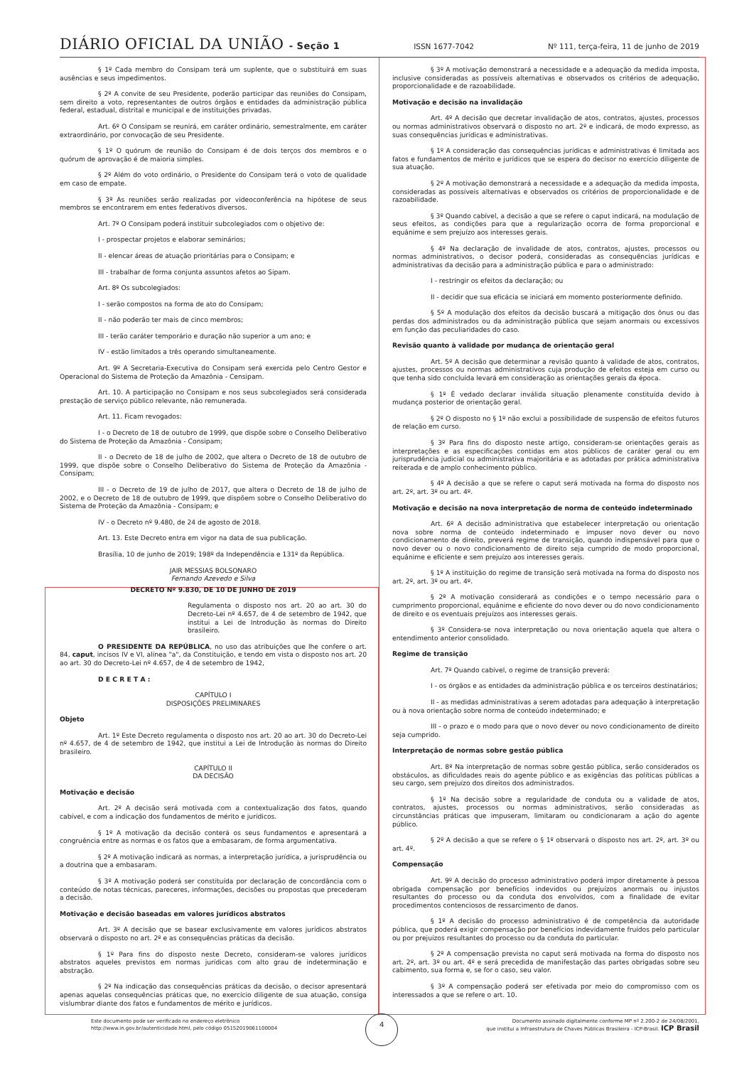DIÁRIO OFICIAL DA UNIÃO - Seção 1
ISSN 1677-7042 Nº 111, terça-feira, 11 de junho de 2019
§ 1º Cada membro do Consipam terá um suplente, que o substituirá em suas ausências e seus impedimentos.
§ 2º A convite de seu Presidente, poderão participar das reuniões do Consipam, sem direito a voto, representantes de outros órgãos e entidades da administração pública federal, estadual, distrital e municipal e de instituições privadas.
Art. 6º O Consipam se reunirá, em caráter ordinário, semestralmente, em caráter extraordinário, por convocação de seu Presidente.
§ 1º O quórum de reunião do Consipam é de dois terços dos membros e o quórum de aprovação é de maioria simples.
§ 2º Além do voto ordinário, o Presidente do Consipam terá o voto de qualidade em caso de empate.
§ 3º As reuniões serão realizadas por videoconferência na hipótese de seus membros se encontrarem em entes federativos diversos.
Art. 7º O Consipam poderá instituir subcolegiados com o objetivo de:
I - prospectar projetos e elaborar seminários;
II - elencar áreas de atuação prioritárias para o Consipam; e
III - trabalhar de forma conjunta assuntos afetos ao Sipam.
Art. 8º Os subcolegiados:
I - serão compostos na forma de ato do Consipam;
II - não poderão ter mais de cinco membros;
III - terão caráter temporário e duração não superior a um ano; e
IV - estão limitados a três operando simultaneamente.
Art. 9º A Secretaria-Executiva do Consipam será exercida pelo Centro Gestor e Operacional do Sistema de Proteção da Amazônia - Censipam.
Art. 10. A participação no Consipam e nos seus subcolegiados será considerada prestação de serviço público relevante, não remunerada.
Art. 11. Ficam revogados:
I - o Decreto de 18 de outubro de 1999, que dispõe sobre o Conselho Deliberativo do Sistema de Proteção da Amazônia - Consipam;
II - o Decreto de 18 de julho de 2002, que altera o Decreto de 18 de outubro de 1999, que dispõe sobre o Conselho Deliberativo do Sistema de Proteção da Amazônia - Consipam;
III - o Decreto de 19 de julho de 2017, que altera o Decreto de 18 de julho de 2002, e o Decreto de 18 de outubro de 1999, que dispõem sobre o Conselho Deliberativo do Sistema de Proteção da Amazônia - Consipam; e
IV - o Decreto nº 9.480, de 24 de agosto de 2018.
Art. 13. Este Decreto entra em vigor na data de sua publicação.
Brasília, 10 de junho de 2019; 198º da Independência e 131º da República.
JAIR MESSIAS BOLSONARO
Fernando Azevedo e Silva
DECRETO Nº 9.830, DE 10 DE JUNHO DE 2019
Regulamenta o disposto nos art. 20 ao art. 30 do Decreto-Lei nº 4.657, de 4 de setembro de 1942, que institui a Lei de Introdução às normas do Direito brasileiro.
O PRESIDENTE DA REPÚBLICA, no uso das atribuições que lhe confere o art. 84, caput, incisos IV e VI, alínea "a", da Constituição, e tendo em vista o disposto nos art. 20 ao art. 30 do Decreto-Lei nº 4.657, de 4 de setembro de 1942,
D E C R E T A :
CAPÍTULO I
DISPOSIÇÕES PRELIMINARES
Objeto
Art. 1º Este Decreto regulamenta o disposto nos art. 20 ao art. 30 do Decreto-Lei nº 4.657, de 4 de setembro de 1942, que institui a Lei de Introdução às normas do Direito brasileiro.
CAPÍTULO II
DA DECISÃO
Motivação e decisão
Art. 2º A decisão será motivada com a contextualização dos fatos, quando cabível, e com a indicação dos fundamentos de mérito e jurídicos.
§ 1º A motivação da decisão conterá os seus fundamentos e apresentará a congruência entre as normas e os fatos que a embasaram, de forma argumentativa.
§ 2º A motivação indicará as normas, a interpretação jurídica, a jurisprudência ou a doutrina que a embasaram.
§ 3º A motivação poderá ser constituída por declaração de concordância com o conteúdo de notas técnicas, pareceres, informações, decisões ou propostas que precederam a decisão.
Motivação e decisão baseadas em valores jurídicos abstratos
Art. 3º A decisão que se basear exclusivamente em valores jurídicos abstratos observará o disposto no art. 2º e as consequências práticas da decisão.
§ 1º Para fins do disposto neste Decreto, consideram-se valores jurídicos abstratos aqueles previstos em normas jurídicas com alto grau de indeterminação e abstração.
§ 2º Na indicação das consequências práticas da decisão, o decisor apresentará apenas aquelas consequências práticas que, no exercício diligente de sua atuação, consiga vislumbrar diante dos fatos e fundamentos de mérito e jurídicos.
§ 3º A motivação demonstrará a necessidade e a adequação da medida imposta, inclusive consideradas as possíveis alternativas e observados os critérios de adequação, proporcionalidade e de razoabilidade.
Motivação e decisão na invalidação
Art. 4º A decisão que decretar invalidação de atos, contratos, ajustes, processos ou normas administrativos observará o disposto no art. 2º e indicará, de modo expresso, as suas consequências jurídicas e administrativas.
§ 1º A consideração das consequências jurídicas e administrativas é limitada aos fatos e fundamentos de mérito e jurídicos que se espera do decisor no exercício diligente de sua atuação.
§ 2º A motivação demonstrará a necessidade e a adequação da medida imposta, consideradas as possíveis alternativas e observados os critérios de proporcionalidade e de razoabilidade.
§ 3º Quando cabível, a decisão a que se refere o caput indicará, na modulação de seus efeitos, as condições para que a regularização ocorra de forma proporcional e equânime e sem prejuízo aos interesses gerais.
§ 4º Na declaração de invalidade de atos, contratos, ajustes, processos ou normas administrativos, o decisor poderá, consideradas as consequências jurídicas e administrativas da decisão para a administração pública e para o administrado:
I - restringir os efeitos da declaração; ou
II - decidir que sua eficácia se iniciará em momento posteriormente definido.
§ 5º A modulação dos efeitos da decisão buscará a mitigação dos ônus ou das perdas dos administrados ou da administração pública que sejam anormais ou excessivos em função das peculiaridades do caso.
Revisão quanto à validade por mudança de orientação geral
Art. 5º A decisão que determinar a revisão quanto à validade de atos, contratos, ajustes, processos ou normas administrativos cuja produção de efeitos esteja em curso ou que tenha sido concluída levará em consideração as orientações gerais da época.
§ 1º É vedado declarar inválida situação plenamente constituída devido à mudança posterior de orientação geral.
§ 2º O disposto no § 1º não exclui a possibilidade de suspensão de efeitos futuros de relação em curso.
§ 3º Para fins do disposto neste artigo, consideram-se orientações gerais as interpretações e as especificações contidas em atos públicos de caráter geral ou em jurisprudência judicial ou administrativa majoritária e as adotadas por prática administrativa reiterada e de amplo conhecimento público.
§ 4º A decisão a que se refere o caput será motivada na forma do disposto nos art. 2º, art. 3º ou art. 4º.
Motivação e decisão na nova interpretação de norma de conteúdo indeterminado
Art. 6º A decisão administrativa que estabelecer interpretação ou orientação nova sobre norma de conteúdo indeterminado e impuser novo dever ou novo condicionamento de direito, preverá regime de transição, quando indispensável para que o novo dever ou o novo condicionamento de direito seja cumprido de modo proporcional, equânime e eficiente e sem prejuízo aos interesses gerais.
§ 1º A instituição do regime de transição será motivada na forma do disposto nos art. 2º, art. 3º ou art. 4º.
§ 2º A motivação considerará as condições e o tempo necessário para o cumprimento proporcional, equânime e eficiente do novo dever ou do novo condicionamento de direito e os eventuais prejuízos aos interesses gerais.
§ 3º Considera-se nova interpretação ou nova orientação aquela que altera o entendimento anterior consolidado.
Regime de transição
Art. 7º Quando cabível, o regime de transição preverá:
I - os órgãos e as entidades da administração pública e os terceiros destinatários;
II - as medidas administrativas a serem adotadas para adequação à interpretação ou à nova orientação sobre norma de conteúdo indeterminado; e
III - o prazo e o modo para que o novo dever ou novo condicionamento de direito seja cumprido.
Interpretação de normas sobre gestão pública
Art. 8º Na interpretação de normas sobre gestão pública, serão considerados os obstáculos, as dificuldades reais do agente público e as exigências das políticas públicas a seu cargo, sem prejuízo dos direitos dos administrados.
§ 1º Na decisão sobre a regularidade de conduta ou a validade de atos, contratos, ajustes, processos ou normas administrativos, serão consideradas as circunstâncias práticas que impuseram, limitaram ou condicionaram a ação do agente público.
§ 2º A decisão a que se refere o § 1º observará o disposto nos art. 2º, art. 3º ou art. 4º.
Compensação
Art. 9º A decisão do processo administrativo poderá impor diretamente à pessoa obrigada compensação por benefícios indevidos ou prejuízos anormais ou injustos resultantes do processo ou da conduta dos envolvidos, com a finalidade de evitar procedimentos contenciosos de ressarcimento de danos.
§ 1º A decisão do processo administrativo é de competência da autoridade pública, que poderá exigir compensação por benefícios indevidamente fruídos pelo particular ou por prejuízos resultantes do processo ou da conduta do particular.
§ 2º A compensação prevista no caput será motivada na forma do disposto nos art. 2º, art. 3º ou art. 4º e será precedida de manifestação das partes obrigadas sobre seu cabimento, sua forma e, se for o caso, seu valor.
§ 3º A compensação poderá ser efetivada por meio do compromisso com os interessados a que se refere o art. 10.
Este documento pode ser verificado no endereço eletrônico
http://www.in.gov.br/autenticidade.html, pelo código 05152019061100004
4
Documento assinado digitalmente conforme MP nº 2.200-2 de 24/08/2001,
que institui a Infraestrutura de Chaves Públicas Brasileira - ICP-Brasil. ICP Brasil